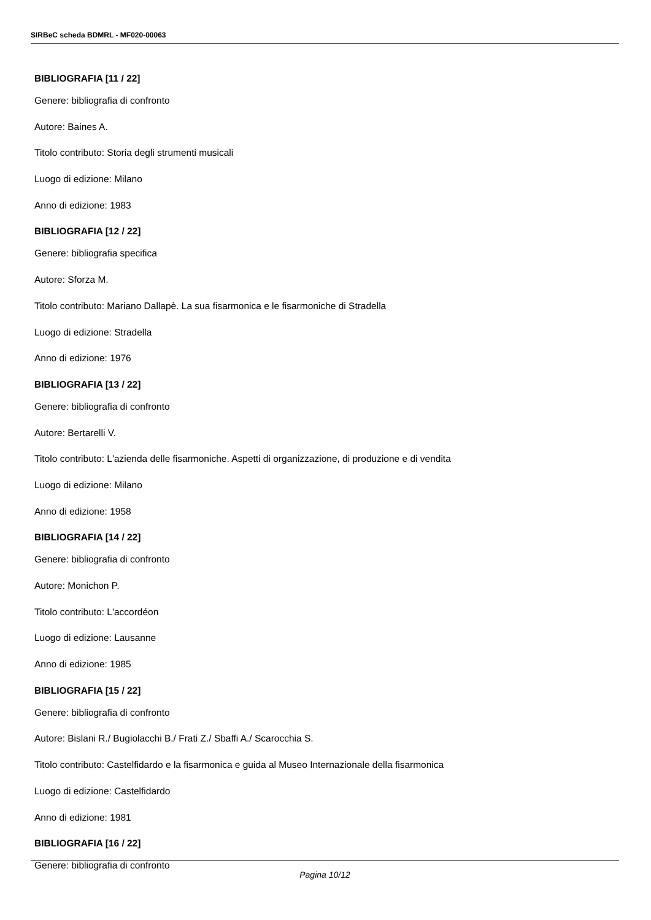SIRBeC scheda BDMRL - MF020-00063
BIBLIOGRAFIA [11 / 22]
Genere: bibliografia di confronto
Autore: Baines A.
Titolo contributo: Storia degli strumenti musicali
Luogo di edizione: Milano
Anno di edizione: 1983
BIBLIOGRAFIA [12 / 22]
Genere: bibliografia specifica
Autore: Sforza M.
Titolo contributo: Mariano Dallapè. La sua fisarmonica e le fisarmoniche di Stradella
Luogo di edizione: Stradella
Anno di edizione: 1976
BIBLIOGRAFIA [13 / 22]
Genere: bibliografia di confronto
Autore: Bertarelli V.
Titolo contributo: L'azienda delle fisarmoniche. Aspetti di organizzazione, di produzione e di vendita
Luogo di edizione: Milano
Anno di edizione: 1958
BIBLIOGRAFIA [14 / 22]
Genere: bibliografia di confronto
Autore: Monichon P.
Titolo contributo: L'accordéon
Luogo di edizione: Lausanne
Anno di edizione: 1985
BIBLIOGRAFIA [15 / 22]
Genere: bibliografia di confronto
Autore: Bislani R./ Bugiolacchi B./ Frati Z./ Sbaffi A./ Scarocchia S.
Titolo contributo: Castelfidardo e la fisarmonica e guida al Museo Internazionale della fisarmonica
Luogo di edizione: Castelfidardo
Anno di edizione: 1981
BIBLIOGRAFIA [16 / 22]
Genere: bibliografia di confronto
Pagina 10/12